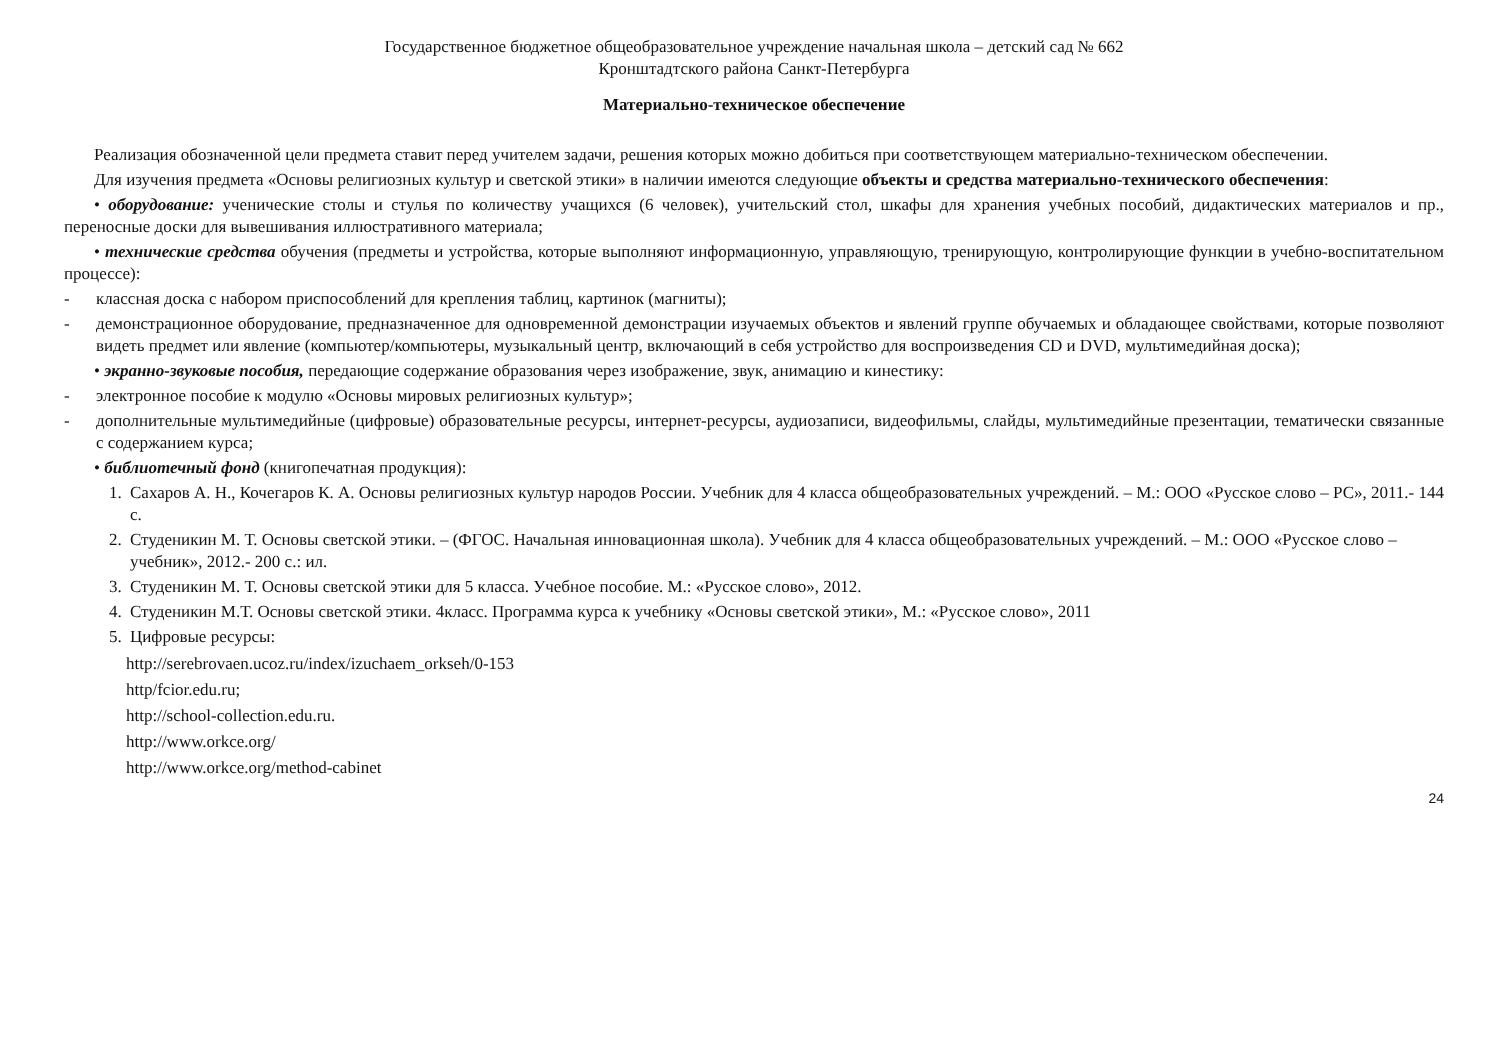Государственное бюджетное общеобразовательное учреждение начальная школа – детский сад № 662
Кронштадтского района Санкт-Петербурга
Материально-техническое обеспечение
Реализация обозначенной цели предмета ставит перед учителем задачи, решения которых можно добиться при соответствующем материально-техническом обеспечении.
Для изучения предмета «Основы религиозных культур и светской этики» в наличии имеются следующие объекты и средства материально-технического обеспечения:
• оборудование: ученические столы и стулья по количеству учащихся (6 человек), учительский стол, шкафы для хранения учебных пособий, дидактических материалов и пр., переносные доски для вывешивания иллюстративного материала;
• технические средства обучения (предметы и устройства, которые выполняют информационную, управляющую, тренирующую, контролирующие функции в учебно-воспитательном процессе):
- классная доска с набором приспособлений для крепления таблиц, картинок (магниты);
- демонстрационное оборудование, предназначенное для одновременной демонстрации изучаемых объектов и явлений группе обучаемых и обладающее свойствами, которые позволяют видеть предмет или явление (компьютер/компьютеры, музыкальный центр, включающий в себя устройство для воспроизведения CD и DVD, мультимедийная доска);
• экранно-звуковые пособия, передающие содержание образования через изображение, звук, анимацию и кинестику:
- электронное пособие к модулю «Основы мировых религиозных культур»;
- дополнительные мультимедийные (цифровые) образовательные ресурсы, интернет-ресурсы, аудиозаписи, видеофильмы, слайды, мультимедийные презентации, тематически связанные с содержанием курса;
• библиотечный фонд (книгопечатная продукция):
1. Сахаров А. Н., Кочегаров К. А. Основы религиозных культур народов России. Учебник для 4 класса общеобразовательных учреждений. – М.: ООО «Русское слово – РС», 2011.- 144 с.
2. Студеникин М. Т. Основы светской этики. – (ФГОС. Начальная инновационная школа). Учебник для 4 класса общеобразовательных учреждений. – М.: ООО «Русское слово – учебник», 2012.- 200 с.: ил.
3. Студеникин М. Т. Основы светской этики для 5 класса. Учебное пособие. М.: «Русское слово», 2012.
4. Студеникин М.Т. Основы светской этики. 4класс. Программа курса к учебнику «Основы светской этики», М.: «Русское слово», 2011
5. Цифровые ресурсы:
http://serebrovaen.ucoz.ru/index/izuchaem_orkseh/0-153
http/fcior.edu.ru;
http://school-collection.edu.ru.
http://www.orkce.org/
http://www.orkce.org/method-cabinet
24